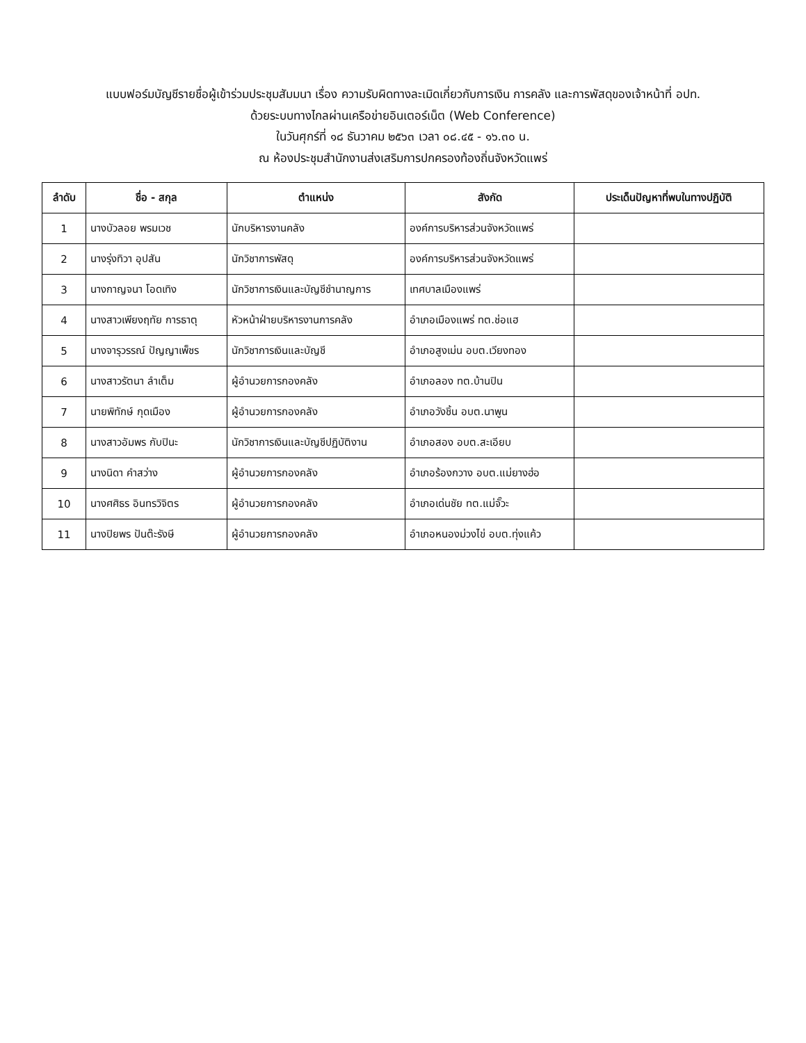แบบฟอร์มบัญชีรายชื่อผู้เข้าร่วมประชุมสัมมนา เรื่อง ความรับผิดทางละเมิดเกี่ยวกับการเงิน การคลัง และการพัสดุของเจ้าหน้าที่ อปท.
ด้วยระบบทางไกลผ่านเครือข่ายอินเตอร์เน็ต (Web Conference)
ในวันศุกร์ที่ ๑๘ ธันวาคม ๒๕๖๓ เวลา ๐๘.๔๕ - ๑๖.๓๐ น.
ณ ห้องประชุมสำนักงานส่งเสริมการปกครองท้องถิ่นจังหวัดแพร่
| ลำดับ | ชื่อ - สกุล | ตำแหน่ง | สังกัด | ประเด็นปัญหาที่พบในทางปฏิบัติ |
| --- | --- | --- | --- | --- |
| 1 | นางบัวลอย พรมเวช | นักบริหารงานคลัง | องค์การบริหารส่วนจังหวัดแพร่ | |
| 2 | นางรุ่งทิวา อุปสัน | นักวิชาการพัสดุ | องค์การบริหารส่วนจังหวัดแพร่ | |
| 3 | นางกาญจนา โอดเทิง | นักวิชาการเงินและบัญชีชำนาญการ | เทศบาลเมืองแพร่ | |
| 4 | นางสาวเพียงฤทัย การธาตุ | หัวหน้าฝ่ายบริหารงานการคลัง | อำเภอเมืองแพร่ ทต.ช่อแฮ | |
| 5 | นางจารุวรรณ์ ปัญญาเพ็ชร | นักวิชาการเงินและบัญชี | อำเภอสูงเม่น อบต.เวียงทอง | |
| 6 | นางสาวรัตนา ลำเต็ม | ผู้อำนวยการกองคลัง | อำเภอลอง ทต.บ้านปิน | |
| 7 | นายพิทักษ์ กุดเมือง | ผู้อำนวยการกองคลัง | อำเภอวังชิ้น อบต.นาพูน | |
| 8 | นางสาวอัมพร กับปินะ | นักวิชาการเงินและบัญชีปฏิบัติงาน | อำเภอสอง อบต.สะเอียบ | |
| 9 | นางนิดา คำสว่าง | ผู้อำนวยการกองคลัง | อำเภอร้องกวาง อบต.แม่ยางฮ่อ | |
| 10 | นางศศิธร อินทรวิจิตร | ผู้อำนวยการกองคลัง | อำเภอเด่นชัย ทต.แม่จั๊วะ | |
| 11 | นางปิยพร ปันต๊ะรังษี | ผู้อำนวยการกองคลัง | อำเภอหนองม่วงไข่ อบต.ทุ่งแค้ว | |